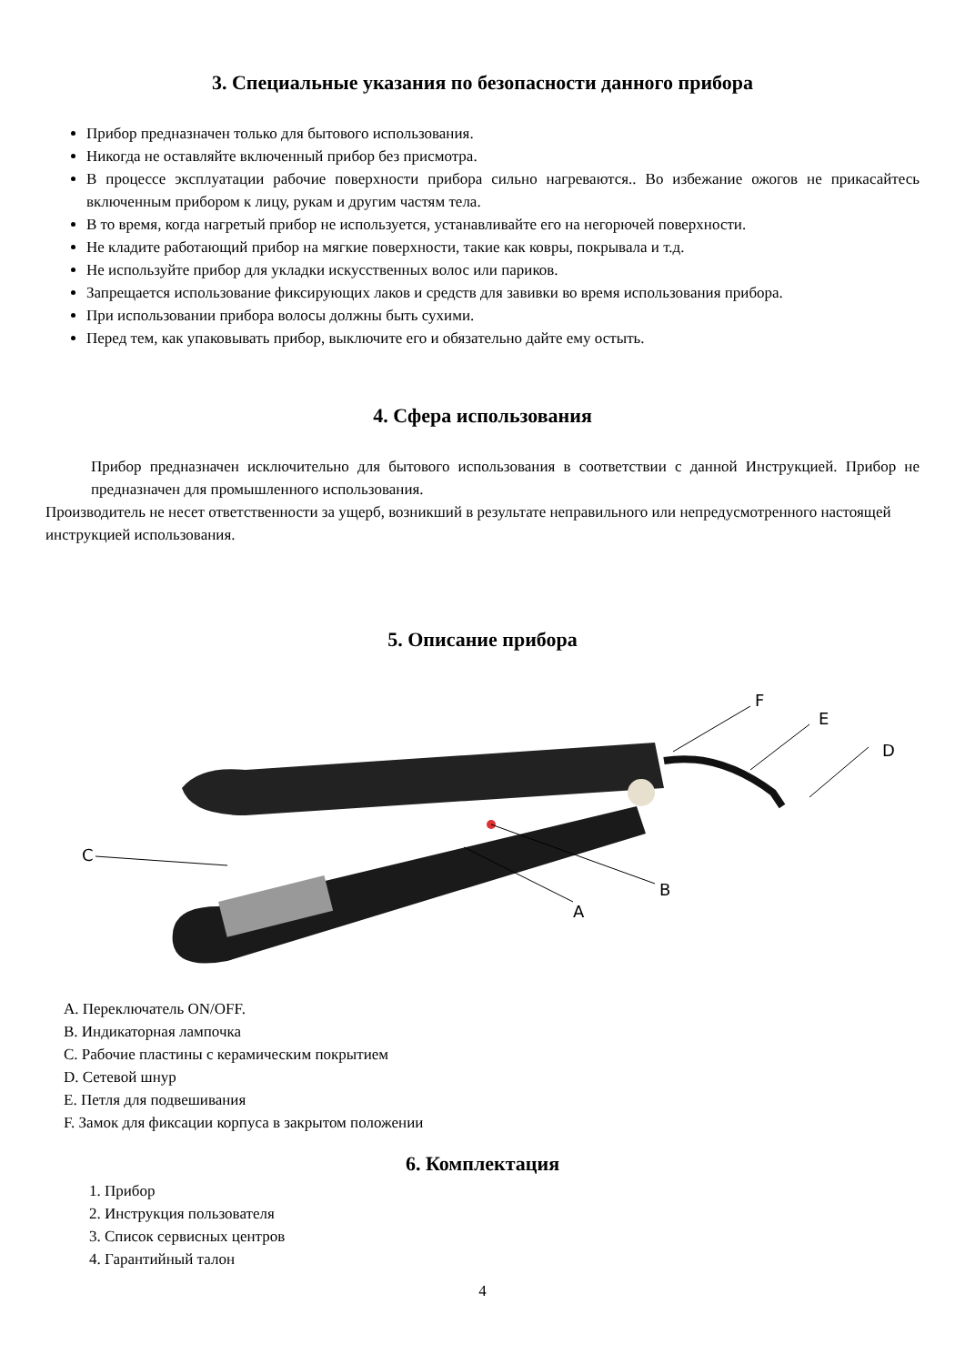3. Специальные указания по безопасности данного прибора
Прибор предназначен только для бытового использования.
Никогда не оставляйте включенный прибор без присмотра.
В процессе эксплуатации рабочие поверхности прибора сильно нагреваются.. Во избежание ожогов не прикасайтесь включенным прибором к лицу, рукам и другим частям тела.
В то время, когда нагретый прибор не используется, устанавливайте его на негорючей поверхности.
Не кладите работающий прибор на мягкие поверхности, такие как ковры, покрывала и т.д.
Не используйте прибор для укладки искусственных волос или париков.
Запрещается использование фиксирующих лаков и средств для завивки во время использования прибора.
При использовании прибора волосы должны быть сухими.
Перед тем, как упаковывать прибор, выключите его и обязательно дайте ему остыть.
4. Сфера использования
Прибор предназначен исключительно для бытового использования в соответствии с данной Инструкцией. Прибор не предназначен для промышленного использования.
Производитель не несет ответственности за ущерб, возникший в результате неправильного или непредусмотренного настоящей инструкцией использования.
5. Описание прибора
C
A
B
F
E
D
A. Переключатель ON/OFF.
B. Индикаторная лампочка
C. Рабочие пластины с керамическим покрытием
D. Сетевой шнур
E. Петля для подвешивания
F. Замок для фиксации корпуса в закрытом положении
6. Комплектация
1. Прибор
2. Инструкция пользователя
3. Список сервисных центров
4. Гарантийный талон
4